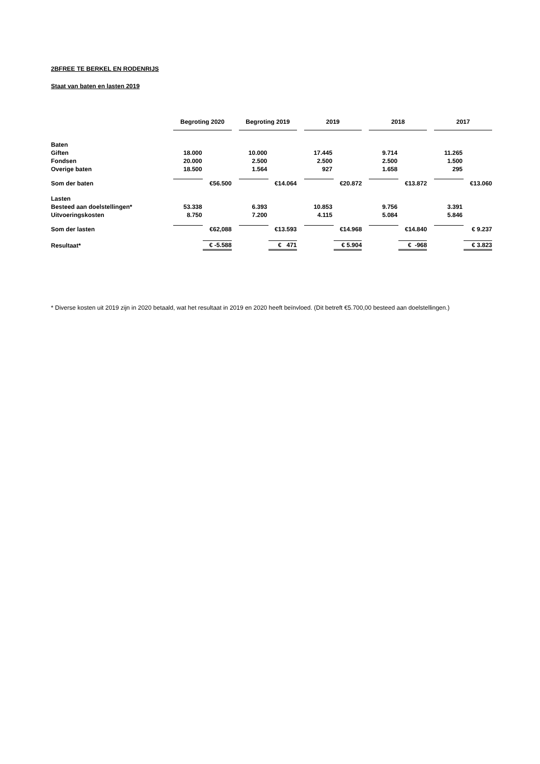2BFREE TE BERKEL EN RODENRIJS
Staat van baten en lasten 2019
| | Begroting 2020 | | | Begroting 2019 | | | 2019 | | | 2018 | | | 2017 | |
| Baten | | | | | | | | | | | | | | |
| Giften | 18.000 | | | 10.000 | | | 17.445 | | | 9.714 | | | 11.265 | |
| Fondsen | 20.000 | | | 2.500 | | | 2.500 | | | 2.500 | | | 1.500 | |
| Overige baten | 18.500 | | | 1.564 | | | 927 | | | 1.658 | | | 295 | |
| Som der baten | | €56.500 | | | €14.064 | | | €20.872 | | | €13.872 | | | €13.060 |
| Lasten | | | | | | | | | | | | | | |
| Besteed aan doelstellingen* | 53.338 | | | 6.393 | | | 10.853 | | | 9.756 | | | 3.391 | |
| Uitvoeringskosten | 8.750 | | | 7.200 | | | 4.115 | | | 5.084 | | | 5.846 | |
| Som der lasten | | €62,088 | | | €13.593 | | | €14.968 | | | €14.840 | | | € 9.237 |
| Resultaat* | | € -5.588 | | | € 471 | | | € 5.904 | | | € -968 | | | € 3.823 |
* Diverse kosten uit 2019 zijn in 2020 betaald, wat het resultaat in 2019 en 2020 heeft beïnvloed. (Dit betreft €5.700,00 besteed aan doelstellingen.)